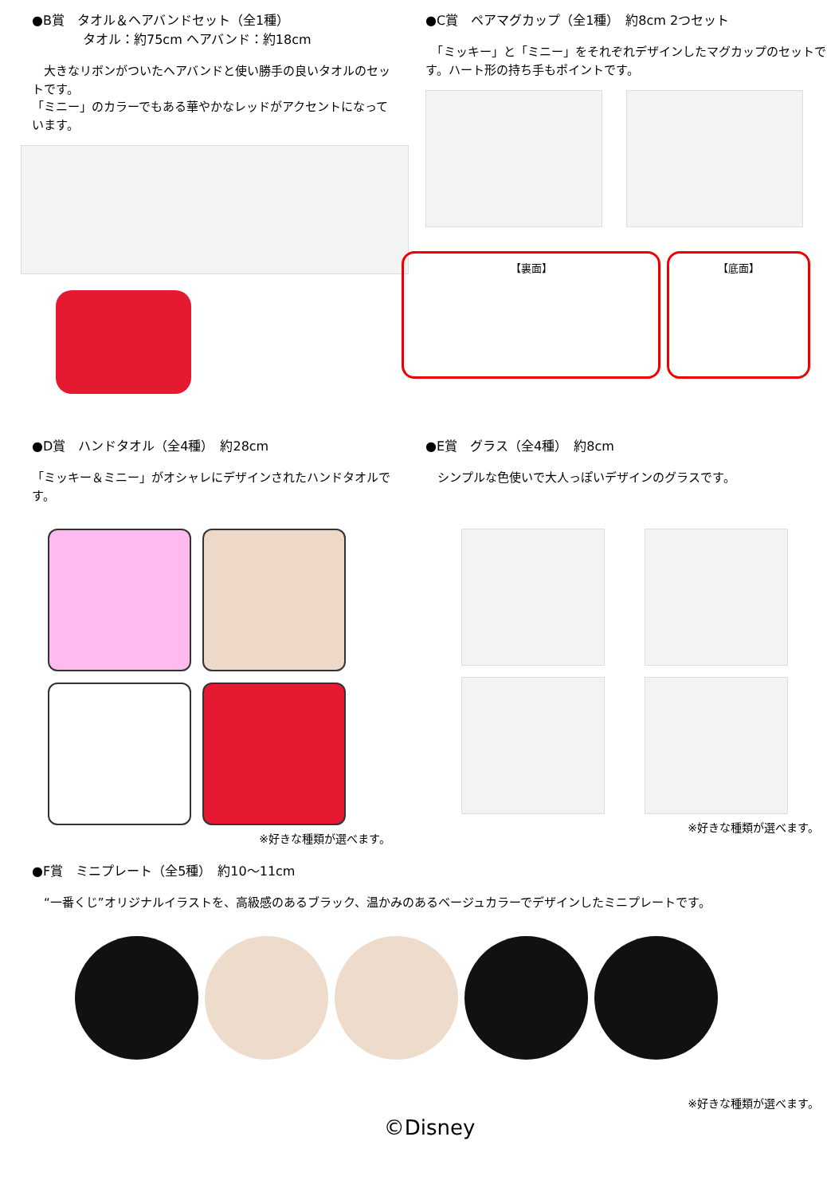●B賞　タオル＆ヘアバンドセット（全1種）
　　　　タオル：約75cm ヘアバンド：約18cm
　大きなリボンがついたヘアバンドと使い勝手の良いタオルのセットです。
「ミニー」のカラーでもある華やかなレッドがアクセントになっています。
●C賞　ペアマグカップ（全1種）　約8cm 2つセット
　「ミッキー」と「ミニー」をそれぞれデザインしたマグカップのセットです。ハート形の持ち手もポイントです。
【裏面】 【底面】
●D賞　ハンドタオル（全4種）　約28cm
「ミッキー＆ミニー」がオシャレにデザインされたハンドタオルです。
※好きな種類が選べます。
●E賞　グラス（全4種）　約8cm
　シンプルな色使いで大人っぽいデザインのグラスです。
※好きな種類が選べます。
●F賞　ミニプレート（全5種）　約10～11cm
　“一番くじ”オリジナルイラストを、高級感のあるブラック、温かみのあるベージュカラーでデザインしたミニプレートです。
※好きな種類が選べます。
©Disney